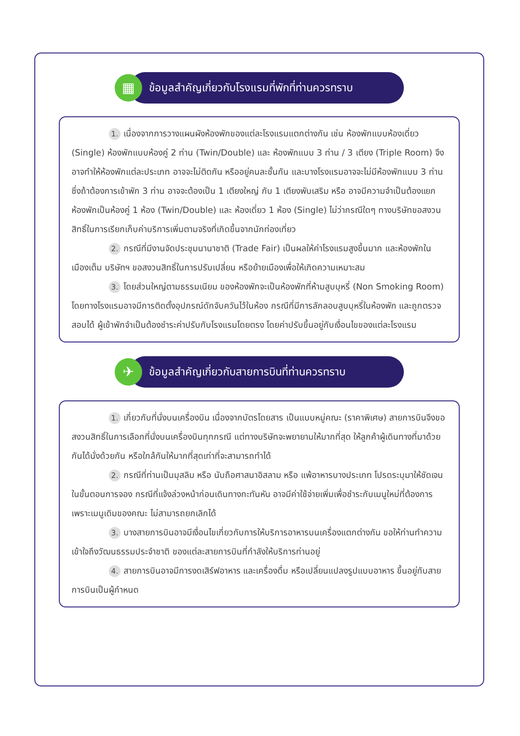▦
ข้อมูลสำคัญเกี่ยวกับโรงแรมที่พักที่ท่านควรทราบ
1. เนื่องจากการวางแผนผังห้องพักของแต่ละโรงแรมแตกต่างกัน เช่น ห้องพักแบบห้องเดี่ยว (Single) ห้องพักแบบห้องคู่ 2 ท่าน (Twin/Double) และ ห้องพักแบบ 3 ท่าน / 3 เตียง (Triple Room) จึงอาจทำให้ห้องพักแต่ละประเภท อาจจะไม่ติดกัน หรืออยู่คนละชั้นกัน และบางโรงแรมอาจจะไม่มีห้องพักแบบ 3 ท่าน ซึ่งถ้าต้องการเข้าพัก 3 ท่าน อาจจะต้องเป็น 1 เตียงใหญ่ กับ 1 เตียงพับเสริม หรือ อาจมีความจำเป็นต้องแยกห้องพักเป็นห้องคู่ 1 ห้อง (Twin/Double) และ ห้องเดี่ยว 1 ห้อง (Single) ไม่ว่ากรณีใดๆ ทางบริษัทขอสงวนสิทธิ์ในการเรียกเก็บค่าบริการเพิ่มตามจริงที่เกิดขึ้นจากนักท่องเที่ยว
2. กรณีที่มีงานจัดประชุมนานาชาติ (Trade Fair) เป็นผลให้ค่าโรงแรมสูงขึ้นมาก และห้องพักในเมืองเต็ม บริษัทฯ ขอสงวนสิทธิ์ในการปรับเปลี่ยน หรือย้ายเมืองเพื่อให้เกิดความเหมาะสม
3. โดยส่วนใหญ่ตามธรรมเนียม ของห้องพักจะเป็นห้องพักที่ห้ามสูบบุหรี่ (Non Smoking Room) โดยทางโรงแรมอาจมีการติดตั้งอุปกรณ์ดักจับควันไว้ในห้อง กรณีที่มีการลักลอบสูบบุหรี่ในห้องพัก และถูกตรวจสอบได้ ผู้เข้าพักจำเป็นต้องชำระค่าปรับกับโรงแรมโดยตรง โดยค่าปรับขึ้นอยู่กับเงื่อนไขของแต่ละโรงแรม
✈
ข้อมูลสำคัญเกี่ยวกับสายการบินที่ท่านควรทราบ
1. เกี่ยวกับที่นั่งบนเครื่องบิน เนื่องจากบัตรโดยสาร เป็นแบบหมู่คณะ (ราคาพิเศษ) สายการบินจึงขอสงวนสิทธิ์ในการเลือกที่นั่งบนเครื่องบินทุกกรณี แต่ทางบริษัทจะพยายามให้มากที่สุด ให้ลูกค้าผู้เดินทางที่มาด้วยกันได้นั่งด้วยกัน หรือใกล้กันให้มากที่สุดเท่าที่จะสามารถทำได้
2. กรณีที่ท่านเป็นมุสลิม หรือ นับถือศาสนาอิสลาม หรือ แพ้อาหารบางประเภท โปรดระบุมาให้ชัดเจนในขั้นตอนการจอง กรณีที่แจ้งล่วงหน้าก่อนเดินทางกะทันหัน อาจมีค่าใช้จ่ายเพิ่มเพื่อชำระกับเมนูใหม่ที่ต้องการ เพราะเมนูเดิมของคณะ ไม่สามารถยกเลิกได้
3. บางสายการบินอาจมีเงื่อนไขเกี่ยวกับการให้บริการอาหารบนเครื่องแตกต่างกัน ขอให้ท่านทำความเข้าใจถึงวัฒนธรรมประจำชาติ ของแต่ละสายการบินที่กำลังให้บริการท่านอยู่
4. สายการบินอาจมีการงดเสิร์ฟอาหาร และเครื่องดื่ม หรือเปลี่ยนแปลงรูปแบบอาหาร ขึ้นอยู่กับสายการบินเป็นผู้กำหนด